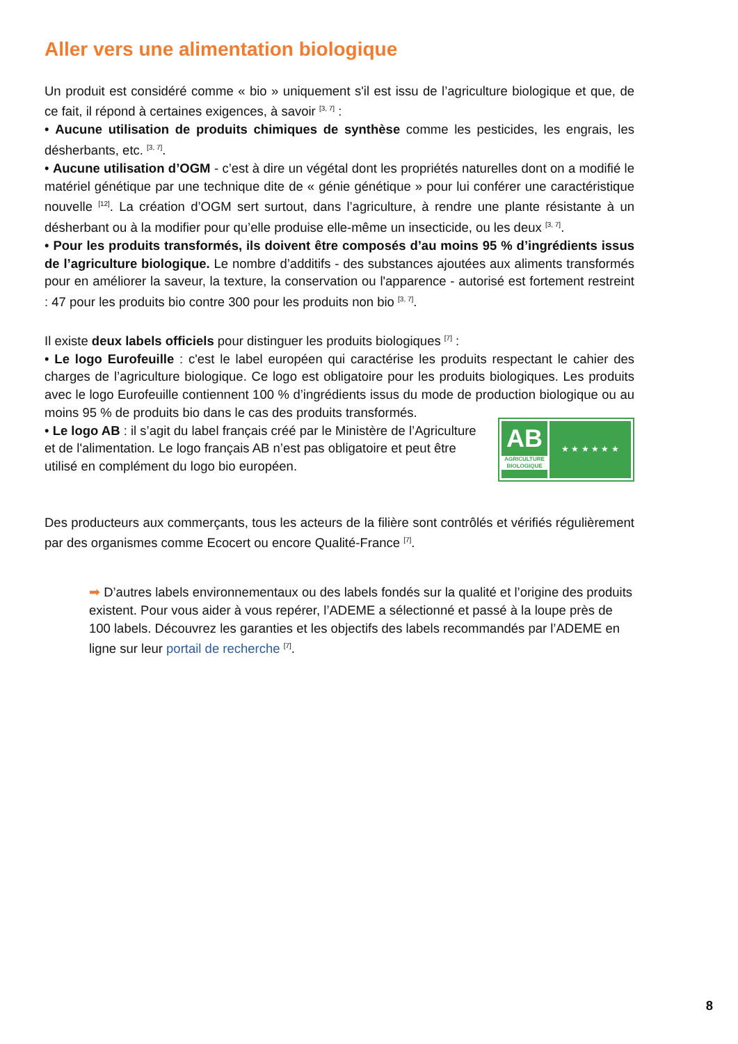Aller vers une alimentation biologique
Un produit est considéré comme « bio » uniquement s'il est issu de l’agriculture biologique et que, de ce fait, il répond à certaines exigences, à savoir <sup>[3, 7]</sup> :
• Aucune utilisation de produits chimiques de synthèse comme les pesticides, les engrais, les désherbants, etc. <sup>[3, 7]</sup>.
• Aucune utilisation d’OGM - c’est à dire un végétal dont les propriétés naturelles dont on a modifié le matériel génétique par une technique dite de « génie génétique » pour lui conférer une caractéristique nouvelle <sup>[12]</sup>. La création d’OGM sert surtout, dans l’agriculture, à rendre une plante résistante à un désherbant ou à la modifier pour qu’elle produise elle-même un insecticide, ou les deux <sup>[3, 7]</sup>.
• Pour les produits transformés, ils doivent être composés d’au moins 95 % d’ingrédients issus de l’agriculture biologique. Le nombre d’additifs - des substances ajoutées aux aliments transformés pour en améliorer la saveur, la texture, la conservation ou l'apparence - autorisé est fortement restreint : 47 pour les produits bio contre 300 pour les produits non bio <sup>[3, 7]</sup>.
Il existe deux labels officiels pour distinguer les produits biologiques <sup>[7]</sup> :
• Le logo Eurofeuille : c'est le label européen qui caractérise les produits respectant le cahier des charges de l’agriculture biologique. Ce logo est obligatoire pour les produits biologiques. Les produits avec le logo Eurofeuille contiennent 100 % d’ingrédients issus du mode de production biologique ou au moins 95 % de produits bio dans le cas des produits transformés.
• Le logo AB : il s’agit du label français créé par le Ministère de l’Agriculture et de l'alimentation. Le logo français AB n’est pas obligatoire et peut être utilisé en complément du logo bio européen.
AB
AGRICULTURE BIOLOGIQUE
★ ★ ★ ★ ★ ★
Des producteurs aux commerçants, tous les acteurs de la filière sont contrôlés et vérifiés régulièrement par des organismes comme Ecocert ou encore Qualité-France <sup>[7]</sup>.
➡ D’autres labels environnementaux ou des labels fondés sur la qualité et l’origine des produits existent. Pour vous aider à vous repérer, l’ADEME a sélectionné et passé à la loupe près de 100 labels. Découvrez les garanties et les objectifs des labels recommandés par l’ADEME en ligne sur leur portail de recherche <sup>[7]</sup>.
8